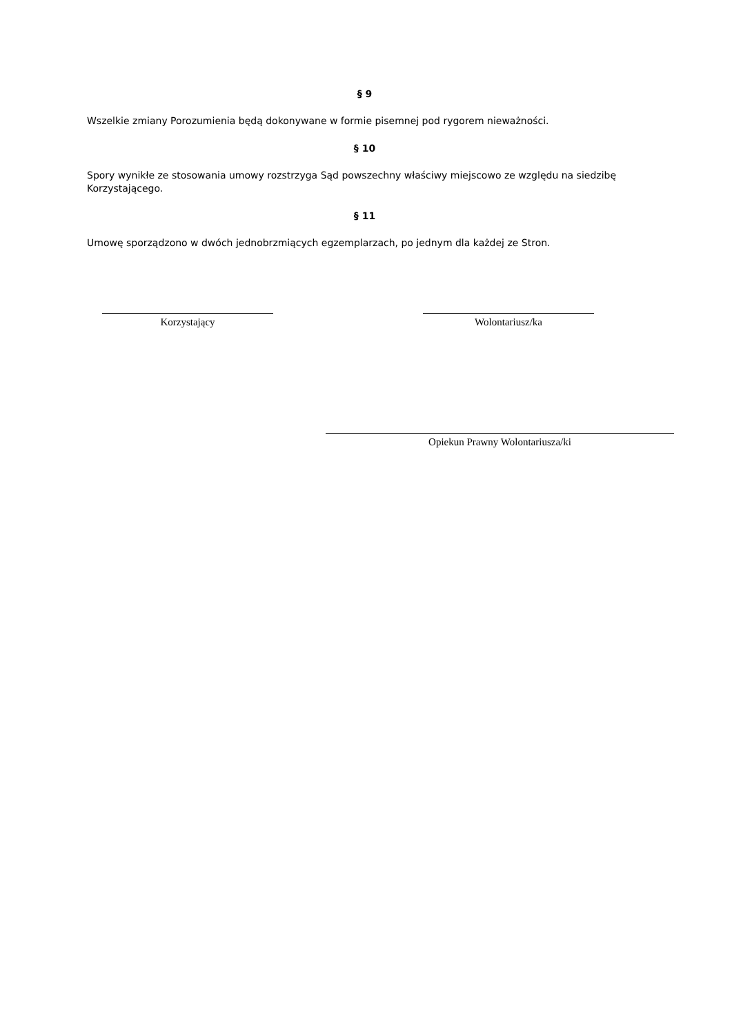§ 9
Wszelkie zmiany Porozumienia będą dokonywane w formie pisemnej pod rygorem nieważności.
§ 10
Spory wynikłe ze stosowania umowy rozstrzyga Sąd powszechny właściwy miejscowo ze względu na siedzibę Korzystającego.
§ 11
Umowę sporządzono w dwóch jednobrzmiących egzemplarzach, po jednym dla każdej ze Stron.
Korzystający Wolontariusz/ka
Opiekun Prawny Wolontariusza/ki